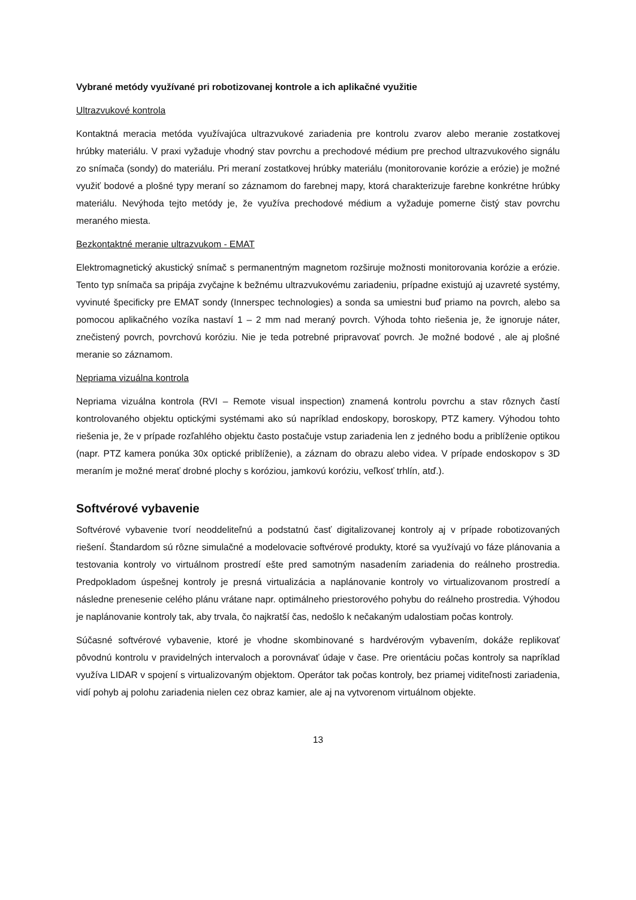Vybrané metódy využívané pri robotizovanej kontrole a ich aplikačné využitie
Ultrazvukové kontrola
Kontaktná meracia metóda využívajúca ultrazvukové zariadenia pre kontrolu zvarov alebo meranie zostatkovej hrúbky materiálu. V praxi vyžaduje vhodný stav povrchu a prechodové médium pre prechod ultrazvukového signálu zo snímača (sondy) do materiálu. Pri meraní zostatkovej hrúbky materiálu (monitorovanie korózie a erózie) je možné využiť bodové a plošné typy meraní so záznamom do farebnej mapy, ktorá charakterizuje farebne konkrétne hrúbky materiálu. Nevýhoda tejto metódy je, že využíva prechodové médium a vyžaduje pomerne čistý stav povrchu meraného miesta.
Bezkontaktné meranie ultrazvukom - EMAT
Elektromagnetický akustický snímač s permanentným magnetom rozširuje možnosti monitorovania korózie a erózie. Tento typ snímača sa pripája zvyčajne k bežnému ultrazvukovému zariadeniu, prípadne existujú aj uzavreté systémy, vyvinuté špecificky pre EMAT sondy (Innerspec technologies) a sonda sa umiestni buď priamo na povrch, alebo sa pomocou aplikačného vozíka nastaví 1 – 2 mm nad meraný povrch. Výhoda tohto riešenia je, že ignoruje náter, znečistený povrch, povrchovú koróziu. Nie je teda potrebné pripravovať povrch. Je možné bodové , ale aj plošné meranie so záznamom.
Nepriama vizuálna kontrola
Nepriama vizuálna kontrola (RVI – Remote visual inspection) znamená kontrolu povrchu a stav rôznych častí kontrolovaného objektu optickými systémami ako sú napríklad endoskopy, boroskopy, PTZ kamery. Výhodou tohto riešenia je, že v prípade rozľahlého objektu často postačuje vstup zariadenia len z jedného bodu a priblíženie optikou (napr. PTZ kamera ponúka 30x optické priblíženie), a záznam do obrazu alebo videa. V prípade endoskopov s 3D meraním je možné merať drobné plochy s koróziou, jamkovú koróziu, veľkosť trhlín, atď.).
Softvérové vybavenie
Softvérové vybavenie tvorí neoddeliteľnú a podstatnú časť digitalizovanej kontroly aj v prípade robotizovaných riešení. Štandardom sú rôzne simulačné a modelovacie softvérové produkty, ktoré sa využívajú vo fáze plánovania a testovania kontroly vo virtuálnom prostredí ešte pred samotným nasadením zariadenia do reálneho prostredia. Predpokladom úspešnej kontroly je presná virtualizácia a naplánovanie kontroly vo virtualizovanom prostredí a následne prenesenie celého plánu vrátane napr. optimálneho priestorového pohybu do reálneho prostredia. Výhodou je naplánovanie kontroly tak, aby trvala, čo najkratší čas, nedošlo k nečakaným udalostiam počas kontroly.
Súčasné softvérové vybavenie, ktoré je vhodne skombinované s hardvérovým vybavením, dokáže replikovať pôvodnú kontrolu v pravidelných intervaloch a porovnávať údaje v čase. Pre orientáciu počas kontroly sa napríklad využíva LIDAR v spojení s virtualizovaným objektom. Operátor tak počas kontroly, bez priamej viditeľnosti zariadenia, vidí pohyb aj polohu zariadenia nielen cez obraz kamier, ale aj na vytvorenom virtuálnom objekte.
13